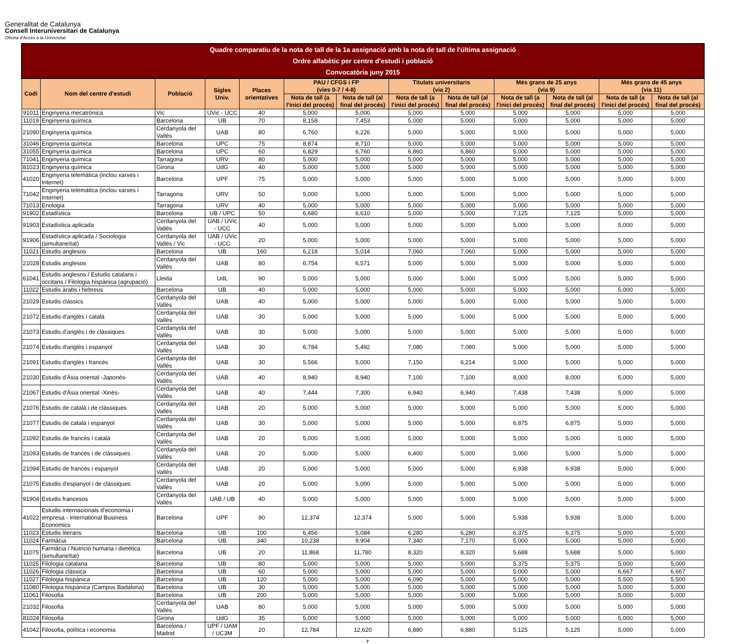Generalitat de Catalunya
Consell Interuniversitari de Catalunya
Oficina d'Accés a la Universitat
| Quadre comparatiu de la nota de tall de la 1a assignació amb la nota de tall de l'última assignació Ordre alfabètic per centre d'estudi i població Convocatòria juny 2015 | | | | | | | | | | | | |
| --- | --- | --- | --- | --- | --- | --- | --- | --- | --- | --- | --- | --- |
| Codi | Nom del centre d'estudi | Població | Sigles Univ. | Places orientatives | PAU / CFGS i FP (vies 0-7 / 4-8) | | Titulats universitaris (via 2) | | Més grans de 25 anys (via 9) | | Més grans de 45 anys (via 11) | |
| | | | | | Nota de tall (a l'inici del procés) | Nota de tall (al final del procés) | Nota de tall (a l'inici del procés) | Nota de tall (al final del procés) | Nota de tall (a l'inici del procés) | Nota de tall (al final del procés) | Nota de tall (a l'inici del procés) | Nota de tall (al final del procés) |
| 91011 | Enginyeria mecatrònica | Vic | UVic - UCC | 40 | 5,000 | 5,000 | 5,000 | 5,000 | 5,000 | 5,000 | 5,000 | 5,000 |
| 11019 | Enginyeria química | Barcelona | UB | 70 | 8,158 | 7,453 | 5,000 | 5,000 | 5,000 | 5,000 | 5,000 | 5,000 |
| 21090 | Enginyeria química | Cerdanyola del Vallès | UAB | 80 | 6,760 | 6,226 | 5,000 | 5,000 | 5,000 | 5,000 | 5,000 | 5,000 |
| 31046 | Enginyeria química | Barcelona | UPC | 75 | 8,874 | 8,710 | 5,000 | 5,000 | 5,000 | 5,000 | 5,000 | 5,000 |
| 31055 | Enginyeria química | Barcelona | UPC | 60 | 6,829 | 6,760 | 6,860 | 6,860 | 5,000 | 5,000 | 5,000 | 5,000 |
| 71041 | Enginyeria química | Tarragona | URV | 80 | 5,000 | 5,000 | 5,000 | 5,000 | 5,000 | 5,000 | 5,000 | 5,000 |
| 81023 | Enginyeria química | Girona | UdG | 40 | 5,000 | 5,000 | 5,000 | 5,000 | 5,000 | 5,000 | 5,000 | 5,000 |
| 41020 | Enginyeria telemàtica (inclou xarxes i Internet) | Barcelona | UPF | 75 | 5,000 | 5,000 | 5,000 | 5,000 | 5,000 | 5,000 | 5,000 | 5,000 |
| 71042 | Enginyeria telemàtica (inclou xarxes i Internet) | Tarragona | URV | 50 | 5,000 | 5,000 | 5,000 | 5,000 | 5,000 | 5,000 | 5,000 | 5,000 |
| 71013 | Enologia | Tarragona | URV | 40 | 5,000 | 5,000 | 5,000 | 5,000 | 5,000 | 5,000 | 5,000 | 5,000 |
| 91902 | Estadística | Barcelona | UB / UPC | 50 | 6,680 | 6,610 | 5,000 | 5,000 | 7,125 | 7,125 | 5,000 | 5,000 |
| 91903 | Estadística aplicada | Cerdanyola del Vallès | UAB / UVic - UCC | 40 | 5,000 | 5,000 | 5,000 | 5,000 | 5,000 | 5,000 | 5,000 | 5,000 |
| 91906 | Estadística aplicada / Sociologia (simultaneïtat) | Cerdanyola del Vallès / Vic | UAB / UVic - UCC | 20 | 5,000 | 5,000 | 5,000 | 5,000 | 5,000 | 5,000 | 5,000 | 5,000 |
| 11021 | Estudis anglesos | Barcelona | UB | 160 | 6,218 | 5,014 | 7,060 | 7,060 | 5,000 | 5,000 | 5,000 | 5,000 |
| 21028 | Estudis anglesos | Cerdanyola del Vallès | UAB | 80 | 6,754 | 6,571 | 5,000 | 5,000 | 5,000 | 5,000 | 5,000 | 5,000 |
| 61041 | Estudis anglesos / Estudis catalans i occitans / Filologia hispànica (agrupació) | Lleida | UdL | 90 | 5,000 | 5,000 | 5,000 | 5,000 | 5,000 | 5,000 | 5,000 | 5,000 |
| 11022 | Estudis àrabs i hebreus | Barcelona | UB | 40 | 5,000 | 5,000 | 5,000 | 5,000 | 5,000 | 5,000 | 5,000 | 5,000 |
| 21029 | Estudis clàssics | Cerdanyola del Vallès | UAB | 40 | 5,000 | 5,000 | 5,000 | 5,000 | 5,000 | 5,000 | 5,000 | 5,000 |
| 21072 | Estudis d'anglès i català | Cerdanyola del Vallès | UAB | 30 | 5,000 | 5,000 | 5,000 | 5,000 | 5,000 | 5,000 | 5,000 | 5,000 |
| 21073 | Estudis d'anglès i de clàssiques | Cerdanyola del Vallès | UAB | 30 | 5,000 | 5,000 | 5,000 | 5,000 | 5,000 | 5,000 | 5,000 | 5,000 |
| 21074 | Estudis d'anglès i espanyol | Cerdanyola del Vallès | UAB | 30 | 6,784 | 5,492 | 7,080 | 7,080 | 5,000 | 5,000 | 5,000 | 5,000 |
| 21091 | Estudis d'anglès i francès | Cerdanyola del Vallès | UAB | 30 | 5,566 | 5,000 | 7,150 | 6,214 | 5,000 | 5,000 | 5,000 | 5,000 |
| 21030 | Estudis d'Àsia oriental -Japonès- | Cerdanyola del Vallès | UAB | 40 | 8,940 | 8,940 | 7,100 | 7,100 | 8,000 | 8,000 | 5,000 | 5,000 |
| 21067 | Estudis d'Àsia oriental -Xinès- | Cerdanyola del Vallès | UAB | 40 | 7,444 | 7,300 | 6,940 | 6,940 | 7,438 | 7,438 | 5,000 | 5,000 |
| 21076 | Estudis de català i de clàssiques | Cerdanyola del Vallès | UAB | 20 | 5,000 | 5,000 | 5,000 | 5,000 | 5,000 | 5,000 | 5,000 | 5,000 |
| 21077 | Estudis de català i espanyol | Cerdanyola del Vallès | UAB | 30 | 5,000 | 5,000 | 5,000 | 5,000 | 6,875 | 6,875 | 5,000 | 5,000 |
| 21092 | Estudis de francès i català | Cerdanyola del Vallès | UAB | 20 | 5,000 | 5,000 | 5,000 | 5,000 | 5,000 | 5,000 | 5,000 | 5,000 |
| 21093 | Estudis de francès i de clàssiques | Cerdanyola del Vallès | UAB | 20 | 5,000 | 5,000 | 6,400 | 5,000 | 5,000 | 5,000 | 5,000 | 5,000 |
| 21094 | Estudis de francès i espanyol | Cerdanyola del Vallès | UAB | 20 | 5,000 | 5,000 | 5,000 | 5,000 | 6,938 | 6,938 | 5,000 | 5,000 |
| 21075 | Estudis d'espanyol i de clàssiques | Cerdanyola del Vallès | UAB | 20 | 5,000 | 5,000 | 5,000 | 5,000 | 5,000 | 5,000 | 5,000 | 5,000 |
| 91904 | Estudis francesos | Cerdanyola del Vallès | UAB / UB | 40 | 5,000 | 5,000 | 5,000 | 5,000 | 5,000 | 5,000 | 5,000 | 5,000 |
| 41022 | Estudis internacionals d'economia i empresa - International Business Economics | Barcelona | UPF | 90 | 12,374 | 12,374 | 5,000 | 5,000 | 5,938 | 5,938 | 5,000 | 5,000 |
| 11023 | Estudis literaris | Barcelona | UB | 100 | 6,456 | 5,084 | 6,280 | 6,280 | 6,375 | 6,375 | 5,000 | 5,000 |
| 11024 | Farmàcia | Barcelona | UB | 340 | 10,238 | 9,904 | 7,340 | 7,170 | 5,000 | 5,000 | 5,000 | 5,000 |
| 11075 | Farmàcia / Nutrició humana i dietètica (simultaneïtat) | Barcelona | UB | 20 | 11,868 | 11,780 | 8,320 | 8,320 | 5,688 | 5,688 | 5,000 | 5,000 |
| 11025 | Filologia catalana | Barcelona | UB | 80 | 5,000 | 5,000 | 5,000 | 5,000 | 5,375 | 5,375 | 5,000 | 5,000 |
| 11026 | Filologia clàssica | Barcelona | UB | 60 | 5,000 | 5,000 | 5,000 | 5,000 | 5,000 | 5,000 | 6,667 | 6,667 |
| 11027 | Filologia hispànica | Barcelona | UB | 120 | 5,000 | 5,000 | 6,090 | 5,000 | 5,000 | 5,000 | 5,500 | 5,500 |
| 11080 | Filologia hispànica (Campus Badalona) | Barcelona | UB | 30 | 5,000 | 5,000 | 5,000 | 5,000 | 5,000 | 5,000 | 5,000 | 5,000 |
| 11061 | Filosofia | Barcelona | UB | 200 | 5,000 | 5,000 | 5,000 | 5,000 | 5,000 | 5,000 | 5,000 | 5,000 |
| 21032 | Filosofia | Cerdanyola del Vallès | UAB | 80 | 5,000 | 5,000 | 5,000 | 5,000 | 5,000 | 5,000 | 5,000 | 5,000 |
| 81024 | Filosofia | Girona | UdG | 35 | 5,000 | 5,000 | 5,000 | 5,000 | 5,000 | 5,000 | 5,000 | 5,000 |
| 41042 | Filosofia, política i economia | Barcelona / Madrid | UPF / UAM / UC3M | 20 | 12,784 | 12,620 | 6,880 | 6,880 | 5,125 | 5,125 | 5,000 | 5,000 |
7